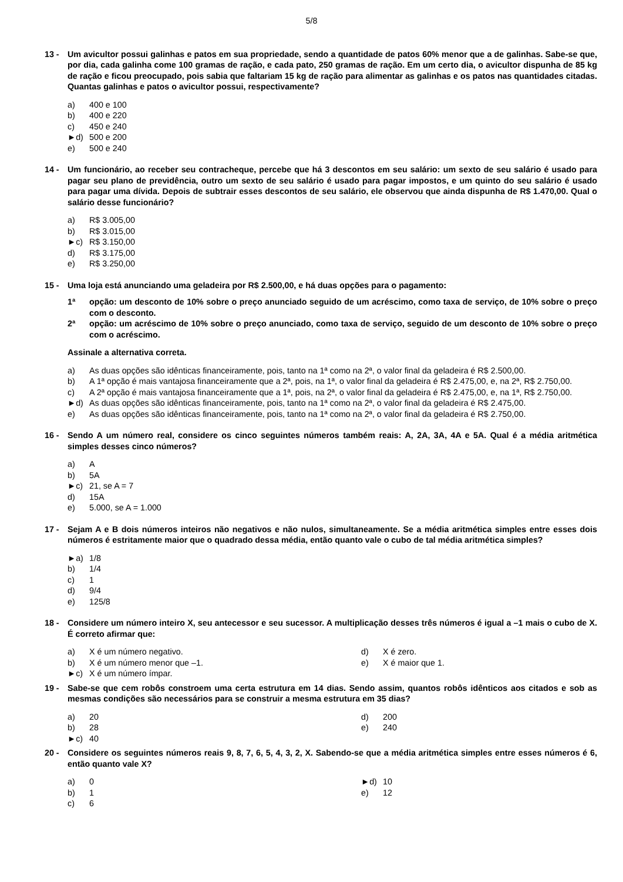5/8
13 - Um avicultor possui galinhas e patos em sua propriedade, sendo a quantidade de patos 60% menor que a de galinhas. Sabe-se que, por dia, cada galinha come 100 gramas de ração, e cada pato, 250 gramas de ração. Em um certo dia, o avicultor dispunha de 85 kg de ração e ficou preocupado, pois sabia que faltariam 15 kg de ração para alimentar as galinhas e os patos nas quantidades citadas. Quantas galinhas e patos o avicultor possui, respectivamente?
a) 400 e 100
b) 400 e 220
c) 450 e 240
►d) 500 e 200
e) 500 e 240
14 - Um funcionário, ao receber seu contracheque, percebe que há 3 descontos em seu salário: um sexto de seu salário é usado para pagar seu plano de previdência, outro um sexto de seu salário é usado para pagar impostos, e um quinto do seu salário é usado para pagar uma dívida. Depois de subtrair esses descontos de seu salário, ele observou que ainda dispunha de R$ 1.470,00. Qual o salário desse funcionário?
a) R$ 3.005,00
b) R$ 3.015,00
►c) R$ 3.150,00
d) R$ 3.175,00
e) R$ 3.250,00
15 - Uma loja está anunciando uma geladeira por R$ 2.500,00, e há duas opções para o pagamento:
1ª opção: um desconto de 10% sobre o preço anunciado seguido de um acréscimo, como taxa de serviço, de 10% sobre o preço com o desconto.
2ª opção: um acréscimo de 10% sobre o preço anunciado, como taxa de serviço, seguido de um desconto de 10% sobre o preço com o acréscimo.
Assinale a alternativa correta.
a) As duas opções são idênticas financeiramente, pois, tanto na 1ª como na 2ª, o valor final da geladeira é R$ 2.500,00.
b) A 1ª opção é mais vantajosa financeiramente que a 2ª, pois, na 1ª, o valor final da geladeira é R$ 2.475,00, e, na 2ª, R$ 2.750,00.
c) A 2ª opção é mais vantajosa financeiramente que a 1ª, pois, na 2ª, o valor final da geladeira é R$ 2.475,00, e, na 1ª, R$ 2.750,00.
►d) As duas opções são idênticas financeiramente, pois, tanto na 1ª como na 2ª, o valor final da geladeira é R$ 2.475,00.
e) As duas opções são idênticas financeiramente, pois, tanto na 1ª como na 2ª, o valor final da geladeira é R$ 2.750,00.
16 - Sendo A um número real, considere os cinco seguintes números também reais: A, 2A, 3A, 4A e 5A. Qual é a média aritmética simples desses cinco números?
a) A
b) 5A
►c) 21, se A = 7
d) 15A
e) 5.000, se A = 1.000
17 - Sejam A e B dois números inteiros não negativos e não nulos, simultaneamente. Se a média aritmética simples entre esses dois números é estritamente maior que o quadrado dessa média, então quanto vale o cubo de tal média aritmética simples?
►a) 1/8
b) 1/4
c) 1
d) 9/4
e) 125/8
18 - Considere um número inteiro X, seu antecessor e seu sucessor. A multiplicação desses três números é igual a –1 mais o cubo de X. É correto afirmar que:
a) X é um número negativo.
b) X é um número menor que –1.
►c) X é um número ímpar.
d) X é zero.
e) X é maior que 1.
19 - Sabe-se que cem robôs constroem uma certa estrutura em 14 dias. Sendo assim, quantos robôs idênticos aos citados e sob as mesmas condições são necessários para se construir a mesma estrutura em 35 dias?
a) 20
b) 28
►c) 40
d) 200
e) 240
20 - Considere os seguintes números reais 9, 8, 7, 6, 5, 4, 3, 2, X. Sabendo-se que a média aritmética simples entre esses números é 6, então quanto vale X?
a) 0
b) 1
c) 6
►d) 10
e) 12